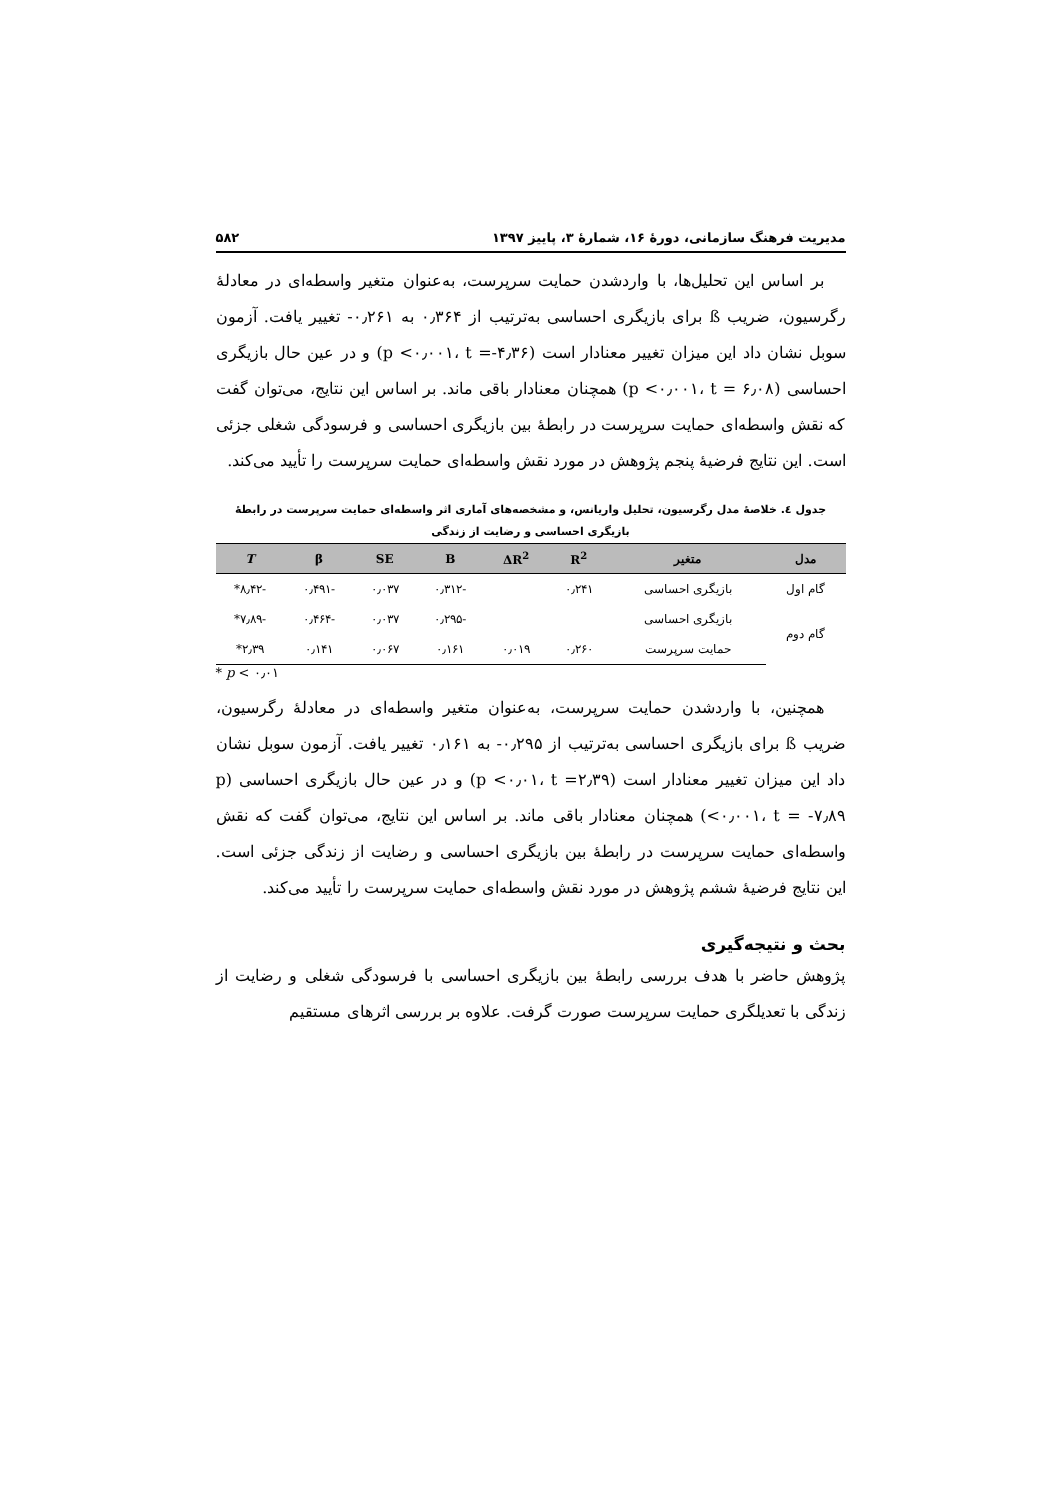مدیریت فرهنگ سازمانی، دورهٔ ۱۶، شمارهٔ ۳، پاییز ۱۳۹۷ ۵۸۲
بر اساس این تحلیل‌ها، با واردشدن حمایت سرپرست، به‌عنوان متغیر واسطه‌ای در معادلهٔ رگرسیون، ضریب ß برای بازیگری احساسی به‌ترتیب از ۰٫۳۶۴ به ۰٫۲۶۱- تغییر یافت. آزمون سوبل نشان داد این میزان تغییر معنادار است (p <۰٫۰۰۱، t =-۴٫۳۶) و در عین حال بازیگری احساسی (p <۰٫۰۰۱، t = ۶٫۰۸) همچنان معنادار باقی ماند. بر اساس این نتایج، می‌توان گفت که نقش واسطه‌ای حمایت سرپرست در رابطهٔ بین بازیگری احساسی و فرسودگی شغلی جزئی است. این نتایج فرضیهٔ پنجم پژوهش در مورد نقش واسطه‌ای حمایت سرپرست را تأیید می‌کند.
جدول ٤. خلاصهٔ مدل رگرسیون، تحلیل واریانس، و مشخصه‌های آماری اثر واسطه‌ای حمایت سرپرست در رابطهٔ
بازیگری احساسی و رضایت از زندگی
| مدل | متغیر | R<sup>2</sup> | ΔR<sup>2</sup> | B | SE | β | T |
| --- | --- | --- | --- | --- | --- | --- | --- |
| گام اول | بازیگری احساسی | ۰٫۲۴۱ | | -۰٫۳۱۲ | ۰٫۰۳۷ | -۰٫۴۹۱ | -۸٫۴۲* |
| گام دوم | بازیگری احساسی | | | -۰٫۲۹۵ | ۰٫۰۳۷ | -۰٫۴۶۴ | -۷٫۸۹* |
| | حمایت سرپرست | ۰٫۲۶۰ | ۰٫۰۱۹ | ۰٫۱۶۱ | ۰٫۰۶۷ | ۰٫۱۴۱ | ۲٫۳۹* |
* p < ۰٫۰۱
همچنین، با واردشدن حمایت سرپرست، به‌عنوان متغیر واسطه‌ای در معادلهٔ رگرسیون، ضریب ß برای بازیگری احساسی به‌ترتیب از ۰٫۲۹۵- به ۰٫۱۶۱ تغییر یافت. آزمون سوبل نشان داد این میزان تغییر معنادار است (p <۰٫۰۱، t =۲٫۳۹) و در عین حال بازیگری احساسی (p <۰٫۰۰۱، t = -۷٫۸۹) همچنان معنادار باقی ماند. بر اساس این نتایج، می‌توان گفت که نقش واسطه‌ای حمایت سرپرست در رابطهٔ بین بازیگری احساسی و رضایت از زندگی جزئی است. این نتایج فرضیهٔ ششم پژوهش در مورد نقش واسطه‌ای حمایت سرپرست را تأیید می‌کند.
بحث و نتیجه‌گیری
پژوهش حاضر با هدف بررسی رابطهٔ بین بازیگری احساسی با فرسودگی شغلی و رضایت از زندگی با تعدیلگری حمایت سرپرست صورت گرفت. علاوه بر بررسی اثرهای مستقیم